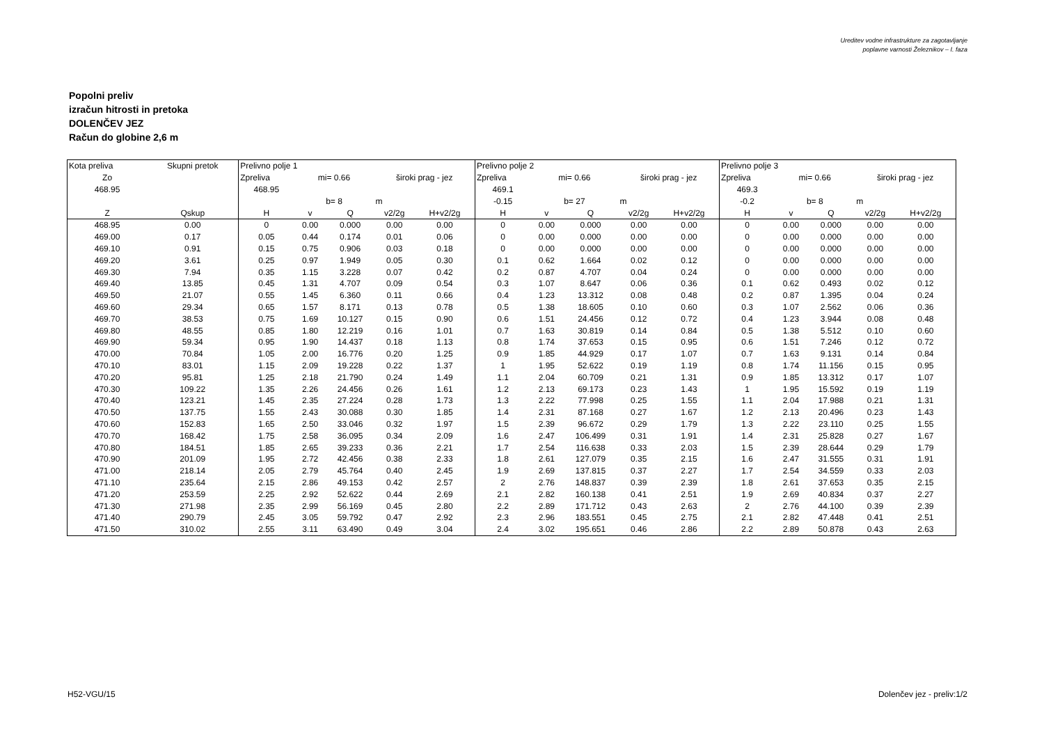Ureditev vodne infrastrukture za zagotavljanje
poplavne varnosti Železnikov – I. faza
Popolni preliv
izračun hitrosti in pretoka
DOLENČEV JEZ
Račun do globine 2,6 m
| Kota preliva | Skupni pretok | Prelivno polje 1 | | | | | Prelivno polje 2 | | | | | Prelivno polje 3 | | | | |
| Zo | | Zpreliva | mi= 0.66 | | široki prag - jez | | Zpreliva | mi= 0.66 | | široki prag - jez | | Zpreliva | mi= 0.66 | | široki prag - jez | |
| 468.95 | | 468.95 | | | | | 469.1 | | | | | 469.3 | | | | |
| | | | b= 8 | | m | | -0.15 | b= 27 | | m | | -0.2 | b= 8 | | m | |
| Z | Qskup | H | v | Q | v2/2g | H+v2/2g | H | v | Q | v2/2g | H+v2/2g | H | v | Q | v2/2g | H+v2/2g |
| 468.95 | 0.00 | 0 | 0.00 | 0.000 | 0.00 | 0.00 | 0 | 0.00 | 0.000 | 0.00 | 0.00 | 0 | 0.00 | 0.000 | 0.00 | 0.00 |
| 469.00 | 0.17 | 0.05 | 0.44 | 0.174 | 0.01 | 0.06 | 0 | 0.00 | 0.000 | 0.00 | 0.00 | 0 | 0.00 | 0.000 | 0.00 | 0.00 |
| 469.10 | 0.91 | 0.15 | 0.75 | 0.906 | 0.03 | 0.18 | 0 | 0.00 | 0.000 | 0.00 | 0.00 | 0 | 0.00 | 0.000 | 0.00 | 0.00 |
| 469.20 | 3.61 | 0.25 | 0.97 | 1.949 | 0.05 | 0.30 | 0.1 | 0.62 | 1.664 | 0.02 | 0.12 | 0 | 0.00 | 0.000 | 0.00 | 0.00 |
| 469.30 | 7.94 | 0.35 | 1.15 | 3.228 | 0.07 | 0.42 | 0.2 | 0.87 | 4.707 | 0.04 | 0.24 | 0 | 0.00 | 0.000 | 0.00 | 0.00 |
| 469.40 | 13.85 | 0.45 | 1.31 | 4.707 | 0.09 | 0.54 | 0.3 | 1.07 | 8.647 | 0.06 | 0.36 | 0.1 | 0.62 | 0.493 | 0.02 | 0.12 |
| 469.50 | 21.07 | 0.55 | 1.45 | 6.360 | 0.11 | 0.66 | 0.4 | 1.23 | 13.312 | 0.08 | 0.48 | 0.2 | 0.87 | 1.395 | 0.04 | 0.24 |
| 469.60 | 29.34 | 0.65 | 1.57 | 8.171 | 0.13 | 0.78 | 0.5 | 1.38 | 18.605 | 0.10 | 0.60 | 0.3 | 1.07 | 2.562 | 0.06 | 0.36 |
| 469.70 | 38.53 | 0.75 | 1.69 | 10.127 | 0.15 | 0.90 | 0.6 | 1.51 | 24.456 | 0.12 | 0.72 | 0.4 | 1.23 | 3.944 | 0.08 | 0.48 |
| 469.80 | 48.55 | 0.85 | 1.80 | 12.219 | 0.16 | 1.01 | 0.7 | 1.63 | 30.819 | 0.14 | 0.84 | 0.5 | 1.38 | 5.512 | 0.10 | 0.60 |
| 469.90 | 59.34 | 0.95 | 1.90 | 14.437 | 0.18 | 1.13 | 0.8 | 1.74 | 37.653 | 0.15 | 0.95 | 0.6 | 1.51 | 7.246 | 0.12 | 0.72 |
| 470.00 | 70.84 | 1.05 | 2.00 | 16.776 | 0.20 | 1.25 | 0.9 | 1.85 | 44.929 | 0.17 | 1.07 | 0.7 | 1.63 | 9.131 | 0.14 | 0.84 |
| 470.10 | 83.01 | 1.15 | 2.09 | 19.228 | 0.22 | 1.37 | 1 | 1.95 | 52.622 | 0.19 | 1.19 | 0.8 | 1.74 | 11.156 | 0.15 | 0.95 |
| 470.20 | 95.81 | 1.25 | 2.18 | 21.790 | 0.24 | 1.49 | 1.1 | 2.04 | 60.709 | 0.21 | 1.31 | 0.9 | 1.85 | 13.312 | 0.17 | 1.07 |
| 470.30 | 109.22 | 1.35 | 2.26 | 24.456 | 0.26 | 1.61 | 1.2 | 2.13 | 69.173 | 0.23 | 1.43 | 1 | 1.95 | 15.592 | 0.19 | 1.19 |
| 470.40 | 123.21 | 1.45 | 2.35 | 27.224 | 0.28 | 1.73 | 1.3 | 2.22 | 77.998 | 0.25 | 1.55 | 1.1 | 2.04 | 17.988 | 0.21 | 1.31 |
| 470.50 | 137.75 | 1.55 | 2.43 | 30.088 | 0.30 | 1.85 | 1.4 | 2.31 | 87.168 | 0.27 | 1.67 | 1.2 | 2.13 | 20.496 | 0.23 | 1.43 |
| 470.60 | 152.83 | 1.65 | 2.50 | 33.046 | 0.32 | 1.97 | 1.5 | 2.39 | 96.672 | 0.29 | 1.79 | 1.3 | 2.22 | 23.110 | 0.25 | 1.55 |
| 470.70 | 168.42 | 1.75 | 2.58 | 36.095 | 0.34 | 2.09 | 1.6 | 2.47 | 106.499 | 0.31 | 1.91 | 1.4 | 2.31 | 25.828 | 0.27 | 1.67 |
| 470.80 | 184.51 | 1.85 | 2.65 | 39.233 | 0.36 | 2.21 | 1.7 | 2.54 | 116.638 | 0.33 | 2.03 | 1.5 | 2.39 | 28.644 | 0.29 | 1.79 |
| 470.90 | 201.09 | 1.95 | 2.72 | 42.456 | 0.38 | 2.33 | 1.8 | 2.61 | 127.079 | 0.35 | 2.15 | 1.6 | 2.47 | 31.555 | 0.31 | 1.91 |
| 471.00 | 218.14 | 2.05 | 2.79 | 45.764 | 0.40 | 2.45 | 1.9 | 2.69 | 137.815 | 0.37 | 2.27 | 1.7 | 2.54 | 34.559 | 0.33 | 2.03 |
| 471.10 | 235.64 | 2.15 | 2.86 | 49.153 | 0.42 | 2.57 | 2 | 2.76 | 148.837 | 0.39 | 2.39 | 1.8 | 2.61 | 37.653 | 0.35 | 2.15 |
| 471.20 | 253.59 | 2.25 | 2.92 | 52.622 | 0.44 | 2.69 | 2.1 | 2.82 | 160.138 | 0.41 | 2.51 | 1.9 | 2.69 | 40.834 | 0.37 | 2.27 |
| 471.30 | 271.98 | 2.35 | 2.99 | 56.169 | 0.45 | 2.80 | 2.2 | 2.89 | 171.712 | 0.43 | 2.63 | 2 | 2.76 | 44.100 | 0.39 | 2.39 |
| 471.40 | 290.79 | 2.45 | 3.05 | 59.792 | 0.47 | 2.92 | 2.3 | 2.96 | 183.551 | 0.45 | 2.75 | 2.1 | 2.82 | 47.448 | 0.41 | 2.51 |
| 471.50 | 310.02 | 2.55 | 3.11 | 63.490 | 0.49 | 3.04 | 2.4 | 3.02 | 195.651 | 0.46 | 2.86 | 2.2 | 2.89 | 50.878 | 0.43 | 2.63 |
H52-VGU/15 Dolenčev jez - preliv:1/2